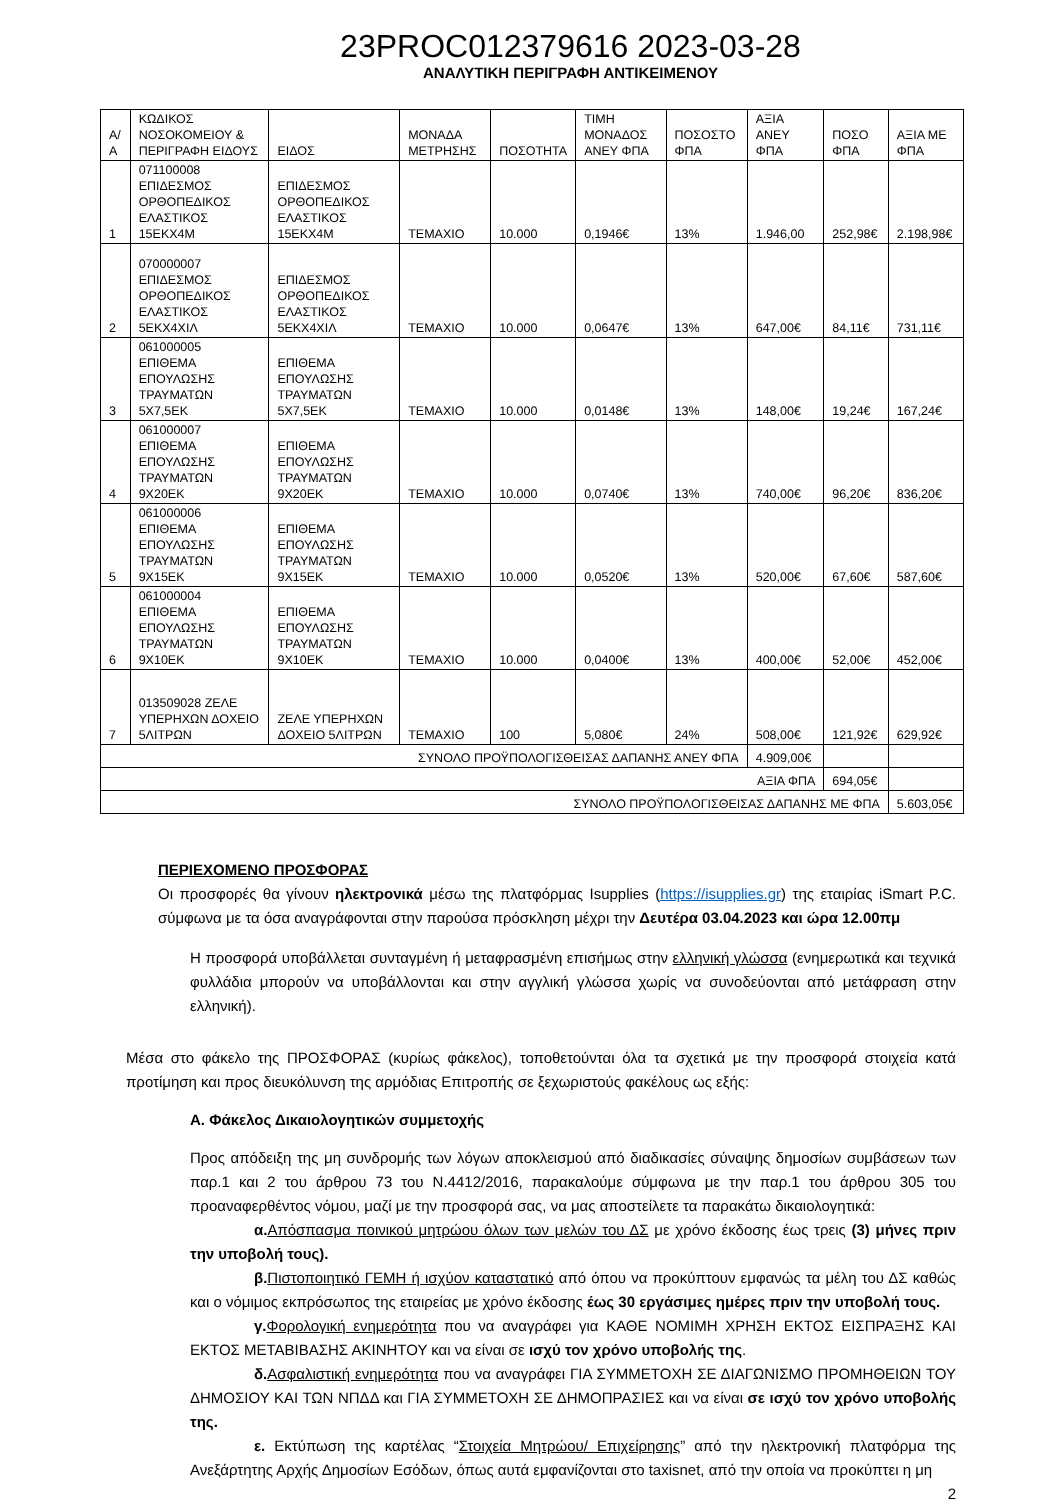23PROC012379616 2023-03-28
ΑΝΑΛΥΤΙΚΗ ΠΕΡΙΓΡΑΦΗ ΑΝΤΙΚΕΙΜΕΝΟΥ
| Α/Α | ΚΩΔΙΚΟΣ ΝΟΣΟΚΟΜΕΙΟΥ & ΠΕΡΙΓΡΑΦΗ ΕΙΔΟΥΣ | ΕΙΔΟΣ | ΜΟΝΑΔΑ ΜΕΤΡΗΣΗΣ | ΠΟΣΟΤΗΤΑ | ΤΙΜΗ ΜΟΝΑΔΟΣ ΑΝΕΥ ΦΠΑ | ΠΟΣΟΣΤΟ ΦΠΑ | ΑΞΙΑ ΑΝΕΥ ΦΠΑ | ΠΟΣΟ ΦΠΑ | ΑΞΙΑ ΜΕ ΦΠΑ |
| --- | --- | --- | --- | --- | --- | --- | --- | --- | --- |
| 1 | 071100008 ΕΠΙΔΕΣΜΟΣ ΟΡΘΟΠΕΔΙΚΟΣ ΕΛΑΣΤΙΚΟΣ 15ΕΚΧ4Μ | ΕΠΙΔΕΣΜΟΣ ΟΡΘΟΠΕΔΙΚΟΣ ΕΛΑΣΤΙΚΟΣ 15ΕΚΧ4Μ | ΤΕΜΑΧΙΟ | 10.000 | 0,1946€ | 13% | 1.946,00 | 252,98€ | 2.198,98€ |
| 2 | 070000007 ΕΠΙΔΕΣΜΟΣ ΟΡΘΟΠΕΔΙΚΟΣ ΕΛΑΣΤΙΚΟΣ 5ΕΚΧ4ΧΙΛ | ΕΠΙΔΕΣΜΟΣ ΟΡΘΟΠΕΔΙΚΟΣ ΕΛΑΣΤΙΚΟΣ 5ΕΚΧ4ΧΙΛ | ΤΕΜΑΧΙΟ | 10.000 | 0,0647€ | 13% | 647,00€ | 84,11€ | 731,11€ |
| 3 | 061000005 ΕΠΙΘΕΜΑ ΕΠΟΥΛΩΣΗΣ ΤΡΑΥΜΑΤΩΝ 5Χ7,5ΕΚ | ΕΠΙΘΕΜΑ ΕΠΟΥΛΩΣΗΣ ΤΡΑΥΜΑΤΩΝ 5Χ7,5ΕΚ | ΤΕΜΑΧΙΟ | 10.000 | 0,0148€ | 13% | 148,00€ | 19,24€ | 167,24€ |
| 4 | 061000007 ΕΠΙΘΕΜΑ ΕΠΟΥΛΩΣΗΣ ΤΡΑΥΜΑΤΩΝ 9Χ20ΕΚ | ΕΠΙΘΕΜΑ ΕΠΟΥΛΩΣΗΣ ΤΡΑΥΜΑΤΩΝ 9Χ20ΕΚ | ΤΕΜΑΧΙΟ | 10.000 | 0,0740€ | 13% | 740,00€ | 96,20€ | 836,20€ |
| 5 | 061000006 ΕΠΙΘΕΜΑ ΕΠΟΥΛΩΣΗΣ ΤΡΑΥΜΑΤΩΝ 9Χ15ΕΚ | ΕΠΙΘΕΜΑ ΕΠΟΥΛΩΣΗΣ ΤΡΑΥΜΑΤΩΝ 9Χ15ΕΚ | ΤΕΜΑΧΙΟ | 10.000 | 0,0520€ | 13% | 520,00€ | 67,60€ | 587,60€ |
| 6 | 061000004 ΕΠΙΘΕΜΑ ΕΠΟΥΛΩΣΗΣ ΤΡΑΥΜΑΤΩΝ 9Χ10ΕΚ | ΕΠΙΘΕΜΑ ΕΠΟΥΛΩΣΗΣ ΤΡΑΥΜΑΤΩΝ 9Χ10ΕΚ | ΤΕΜΑΧΙΟ | 10.000 | 0,0400€ | 13% | 400,00€ | 52,00€ | 452,00€ |
| 7 | 013509028 ΖΕΛΕ ΥΠΕΡΗΧΩΝ ΔΟΧΕΙΟ 5ΛΙΤΡΩΝ | ΖΕΛΕ ΥΠΕΡΗΧΩΝ ΔΟΧΕΙΟ 5ΛΙΤΡΩΝ | ΤΕΜΑΧΙΟ | 100 | 5,080€ | 24% | 508,00€ | 121,92€ | 629,92€ |
| ΣΥΝΟΛΟ ΠΡΟΫΠΟΛΟΓΙΣΘΕΙΣΑΣ ΔΑΠΑΝΗΣ ΑΝΕΥ ΦΠΑ | | | | | | | 4.909,00€ | | |
| ΑΞΙΑ ΦΠΑ | | | | | | | | 694,05€ | |
| ΣΥΝΟΛΟ ΠΡΟΫΠΟΛΟΓΙΣΘΕΙΣΑΣ ΔΑΠΑΝΗΣ ΜΕ ΦΠΑ | | | | | | | | | 5.603,05€ |
ΠΕΡΙΕΧΟΜΕΝΟ ΠΡΟΣΦΟΡΑΣ
Οι προσφορές θα γίνουν ηλεκτρονικά μέσω της πλατφόρμας Isupplies (https://isupplies.gr) της εταιρίας iSmart P.C. σύμφωνα με τα όσα αναγράφονται στην παρούσα πρόσκληση μέχρι την Δευτέρα 03.04.2023 και ώρα 12.00πμ
Η προσφορά υποβάλλεται συνταγμένη ή μεταφρασμένη επισήμως στην ελληνική γλώσσα (ενημερωτικά και τεχνικά φυλλάδια μπορούν να υποβάλλονται και στην αγγλική γλώσσα χωρίς να συνοδεύονται από μετάφραση στην ελληνική).
Μέσα στο φάκελο της ΠΡΟΣΦΟΡΑΣ (κυρίως φάκελος), τοποθετούνται όλα τα σχετικά με την προσφορά στοιχεία κατά προτίμηση και προς διευκόλυνση της αρμόδιας Επιτροπής σε ξεχωριστούς φακέλους ως εξής:
Α. Φάκελος Δικαιολογητικών συμμετοχής
Προς απόδειξη της μη συνδρομής των λόγων αποκλεισμού από διαδικασίες σύναψης δημοσίων συμβάσεων των παρ.1 και 2 του άρθρου 73 του Ν.4412/2016, παρακαλούμε σύμφωνα με την παρ.1 του άρθρου 305 του προαναφερθέντος νόμου, μαζί με την προσφορά σας, να μας αποστείλετε τα παρακάτω δικαιολογητικά:
α. Απόσπασμα ποινικού μητρώου όλων των μελών του ΔΣ με χρόνο έκδοσης έως τρεις (3) μήνες πριν την υποβολή τους).
β. Πιστοποιητικό ΓΕΜΗ ή ισχύον καταστατικό από όπου να προκύπτουν εμφανώς τα μέλη του ΔΣ καθώς και ο νόμιμος εκπρόσωπος της εταιρείας με χρόνο έκδοσης έως 30 εργάσιμες ημέρες πριν την υποβολή τους.
γ. Φορολογική ενημερότητα που να αναγράφει για ΚΑΘΕ ΝΟΜΙΜΗ ΧΡΗΣΗ ΕΚΤΟΣ ΕΙΣΠΡΑΞΗΣ ΚΑΙ ΕΚΤΟΣ ΜΕΤΑΒΙΒΑΣΗΣ ΑΚΙΝΗΤΟΥ και να είναι σε ισχύ τον χρόνο υποβολής της.
δ. Ασφαλιστική ενημερότητα που να αναγράφει ΓΙΑ ΣΥΜΜΕΤΟΧΗ ΣΕ ΔΙΑΓΩΝΙΣΜΟ ΠΡΟΜΗΘΕΙΩΝ ΤΟΥ ΔΗΜΟΣΙΟΥ ΚΑΙ ΤΩΝ ΝΠΔΔ και ΓΙΑ ΣΥΜΜΕΤΟΧΗ ΣΕ ΔΗΜΟΠΡΑΣΙΕΣ και να είναι σε ισχύ τον χρόνο υποβολής της.
ε. Εκτύπωση της καρτέλας “Στοιχεία Μητρώου/ Επιχείρησης” από την ηλεκτρονική πλατφόρμα της Ανεξάρτητης Αρχής Δημοσίων Εσόδων, όπως αυτά εμφανίζονται στο taxisnet, από την οποία να προκύπτει η μη
2